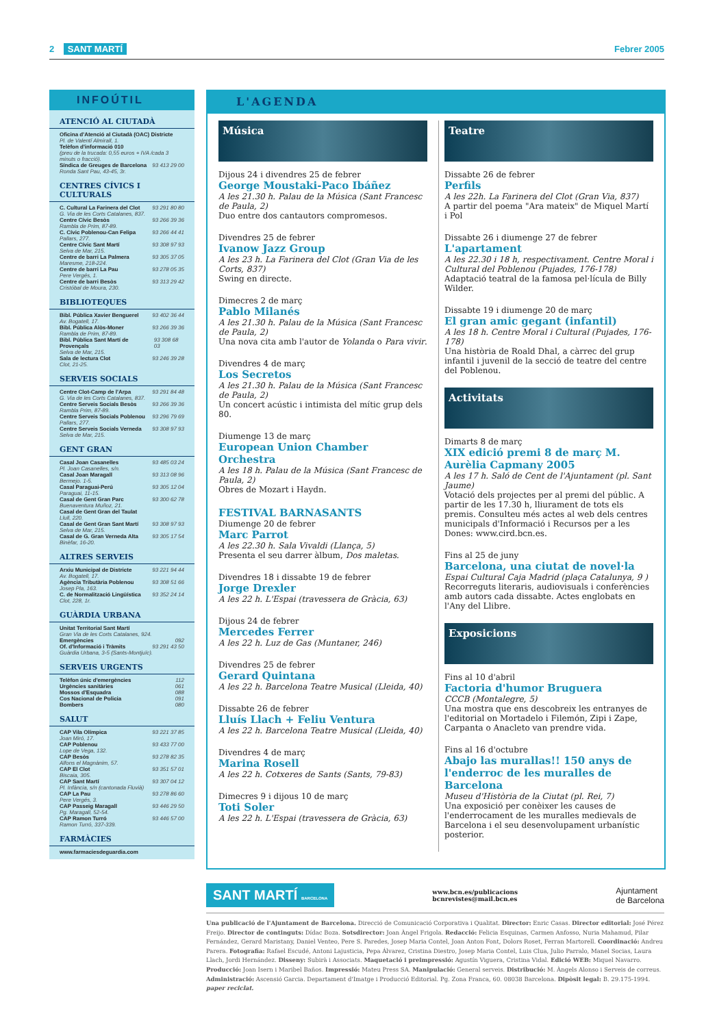2 SANT MARTÍ Febrer 2005
INFOÚTIL
ATENCIÓ AL CIUTADÀ
Oficina d'Atenció al Ciutadà (OAC) Districte
Pl. de Valentí Almirall, 1.
Telèfon d'informació 010
(preu de la trucada: 0,55 euros + IVA /cada 3 minuts o fracció).
Síndica de Greuges de Barcelona 93 413 29 00
Ronda Sant Pau, 43-45, 3r.
CENTRES CÍVICS I CULTURALS
C. Cultural La Farinera del Clot 93 291 80 80
G. Via de les Corts Catalanes, 837.
Centre Cívic Besòs 93 266 39 36
Rambla de Prim, 87-89.
C. Cívic Poblenou-Can Felipa 93 266 44 41
Pallars, 277.
Centre Cívic Sant Martí 93 308 97 93
Selva de Mar, 215.
Centre de barri La Palmera 93 305 37 05
Maresme, 218-224.
Centre de barri La Pau 93 278 05 35
Pere Vergés, 1.
Centre de barri Besòs 93 313 29 42
Cristóbal de Moura, 230.
BIBLIOTEQUES
Bibl. Pública Xavier Benguerel 93 402 36 44
Av. Bogatell, 17.
Bibl. Pública Alòs-Moner 93 266 39 36
Rambla de Prim, 87-89.
Bibl. Pública Sant Martí de Provençals 93 308 68 03
Selva de Mar, 215.
Sala de lectura Clot 93 246 39 28
Clot, 21-25.
SERVEIS SOCIALS
Centre Clot-Camp de l'Arpa 93 291 84 48
G. Via de les Corts Catalanes, 837.
Centre Serveis Socials Besòs 93 266 39 36
Rambla Prim, 87-89.
Centre Serveis Socials Poblenou 93 296 79 69
Pallars, 277.
Centre Serveis Socials Verneda 93 308 97 93
Selva de Mar, 215.
GENT GRAN
Casal Joan Casanelles 93 485 03 24
Pl. Joan Casanelles, s/n.
Casal Joan Maragall 93 313 08 96
Bermejo. 1-5.
Casal Paraguai-Perú 93 305 12 04
Paraguai, 11-15.
Casal de Gent Gran Parc 93 300 62 78
Buenaventura Muñoz, 21.
Casal de Gent Gran del Taulat
Llull, 220.
Casal de Gent Gran Sant Martí 93 308 97 93
Selva de Mar, 215.
Casal de G. Gran Verneda Alta 93 305 17 54
Binèfar, 16-20.
ALTRES SERVEIS
Arxiu Municipal de Districte 93 221 94 44
Av. Bogatell, 17.
Agència Tributària Poblenou 93 308 51 66
Josep Pla, 163.
C. de Normalització Lingüística 93 352 24 14
Clot, 228, 1r.
GUÀRDIA URBANA
Unitat Territorial Sant Martí
Gran Via de les Corts Catalanes, 924.
Emergències 092
Of. d'Informació i Tràmits 93 291 43 50
Guàrdia Urbana, 3-5 (Sants-Montjuïc).
SERVEIS URGENTS
Telèfon únic d'emergències 112
Urgències sanitàries 061
Mossos d'Esquadra 088
Cos Nacional de Policia 091
Bombers 080
SALUT
CAP Vila Olímpica 93 221 37 85
Joan Miró, 17.
CAP Poblenou 93 433 77 00
Lope de Vega, 132.
CAP Besòs 93 278 82 35
Alfons el Magnànim, 57.
CAP El Clot 93 351 57 01
Biscaia, 305.
CAP Sant Martí 93 307 04 12
Pl. Infància, s/n (cantonada Fluvià)
CAP La Pau 93 278 86 60
Pere Vergés, 3.
CAP Passeig Maragall 93 446 29 50
Pg. Maragall, 52-54.
CAP Ramon Turró 93 446 57 00
Ramon Turró, 337-339.
FARMÀCIES
www.farmaciesdeguardia.com
L'AGENDA
Música
Dijous 24 i divendres 25 de febrer
George Moustaki-Paco Ibáñez
A les 21.30 h. Palau de la Música (Sant Francesc de Paula, 2)
Duo entre dos cantautors compromesos.
Divendres 25 de febrer
Ivanow Jazz Group
A les 23 h. La Farinera del Clot (Gran Via de les Corts, 837)
Swing en directe.
Dimecres 2 de març
Pablo Milanés
A les 21.30 h. Palau de la Música (Sant Francesc de Paula, 2)
Una nova cita amb l'autor de Yolanda o Para vivir.
Divendres 4 de març
Los Secretos
A les 21.30 h. Palau de la Música (Sant Francesc de Paula, 2)
Un concert acústic i intimista del mític grup dels 80.
Diumenge 13 de març
European Union Chamber Orchestra
A les 18 h. Palau de la Música (Sant Francesc de Paula, 2)
Obres de Mozart i Haydn.
FESTIVAL BARNASANTS
Diumenge 20 de febrer
Marc Parrot
A les 22.30 h. Sala Vivaldi (Llança, 5)
Presenta el seu darrer àlbum, Dos maletas.
Divendres 18 i dissabte 19 de febrer
Jorge Drexler
A les 22 h. L'Espai (travessera de Gràcia, 63)
Dijous 24 de febrer
Mercedes Ferrer
A les 22 h. Luz de Gas (Muntaner, 246)
Divendres 25 de febrer
Gerard Quintana
A les 22 h. Barcelona Teatre Musical (Lleida, 40)
Dissabte 26 de febrer
Lluís Llach + Feliu Ventura
A les 22 h. Barcelona Teatre Musical (Lleida, 40)
Divendres 4 de març
Marina Rosell
A les 22 h. Cotxeres de Sants (Sants, 79-83)
Dimecres 9 i dijous 10 de març
Toti Soler
A les 22 h. L'Espai (travessera de Gràcia, 63)
Teatre
Dissabte 26 de febrer
Perfils
A les 22h. La Farinera del Clot (Gran Via, 837)
A partir del poema "Ara mateix" de Miquel Martí i Pol
Dissabte 26 i diumenge 27 de febrer
L'apartament
A les 22.30 i 18 h, respectivament. Centre Moral i Cultural del Poblenou (Pujades, 176-178)
Adaptació teatral de la famosa pel·lícula de Billy Wilder.
Dissabte 19 i diumenge 20 de març
El gran amic gegant (infantil)
A les 18 h. Centre Moral i Cultural (Pujades, 176-178)
Una història de Roald Dhal, a càrrec del grup infantil i juvenil de la secció de teatre del centre del Poblenou.
Activitats
Dimarts 8 de març
XIX edició premi 8 de març M. Aurèlia Capmany 2005
A les 17 h. Saló de Cent de l'Ajuntament (pl. Sant Jaume)
Votació dels projectes per al premi del públic. A partir de les 17.30 h, lliurament de tots els premis. Consulteu més actes al web dels centres municipals d'Informació i Recursos per a les Dones: www.cird.bcn.es.
Fins al 25 de juny
Barcelona, una ciutat de novel·la
Espai Cultural Caja Madrid (plaça Catalunya, 9 )
Recorreguts literaris, audiovisuals i conferències amb autors cada dissabte. Actes englobats en l'Any del Llibre.
Exposicions
Fins al 10 d'abril
Factoria d'humor Bruguera
CCCB (Montalegre, 5)
Una mostra que ens descobreix les entranyes de l'editorial on Mortadelo i Filemón, Zipi i Zape, Carpanta o Anacleto van prendre vida.
Fins al 16 d'octubre
Abajo las murallas!! 150 anys de l'enderroc de les muralles de Barcelona
Museu d'Història de la Ciutat (pl. Rei, 7)
Una exposició per conèixer les causes de l'enderrocament de les muralles medievals de Barcelona i el seu desenvolupament urbanístic posterior.
SANT MARTÍ BARCELONA
www.bcn.es/publicacions
bcnrevistes@mail.bcn.es
Ajuntament
de Barcelona
Una publicació de l'Ajuntament de Barcelona. Direcció de Comunicació Corporativa i Qualitat. Director: Enric Casas. Director editorial: José Pérez Freijo. Director de continguts: Dídac Boza. Sotsdirector: Joan Àngel Frigola. Redacció: Felicia Esquinas, Carmen Anfosso, Nuria Mahamud, Pilar Fernández, Gerard Maristany, Daniel Venteo, Pere S. Paredes, Josep Maria Contel, Joan Anton Font, Dolors Roset, Ferran Martorell. Coordinació: Andreu Parera. Fotografia: Rafael Escudé, Antoni Lajusticia, Pepa Álvarez, Cristina Diestro, Josep Maria Contel, Luis Clua, Julio Parralo, Manel Socias, Laura Llach, Jordi Hernández. Disseny: Subirà i Associats. Maquetació i preimpressió: Agustín Viguera, Cristina Vidal. Edició WEB: Miquel Navarro. Producció: Joan Isern i Maribel Baños. Impressió: Mateu Press SA. Manipulació: General serveis. Distribució: M. Àngels Alonso i Serveis de correus. Administració: Ascensió Garcia. Departament d'Imatge i Producció Editorial. Pg. Zona Franca, 60. 08038 Barcelona. Dipòsit legal: B. 29.175-1994. paper reciclat.